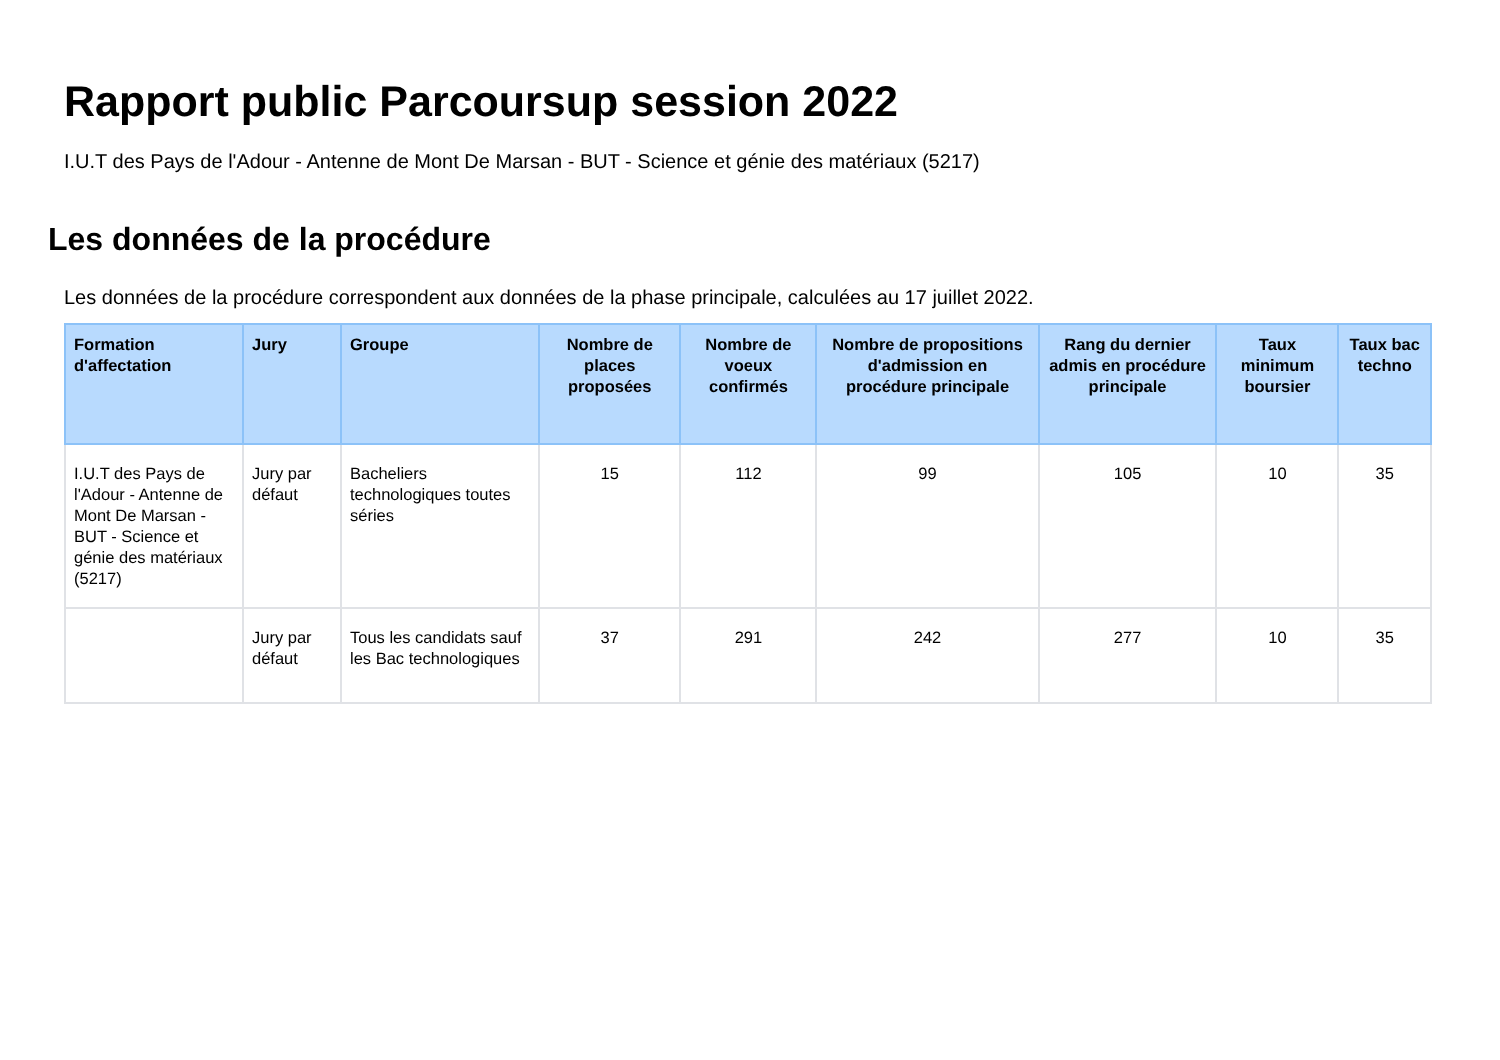Rapport public Parcoursup session 2022
I.U.T des Pays de l'Adour - Antenne de Mont De Marsan - BUT - Science et génie des matériaux (5217)
Les données de la procédure
Les données de la procédure correspondent aux données de la phase principale, calculées au 17 juillet 2022.
| Formation d'affectation | Jury | Groupe | Nombre de places proposées | Nombre de voeux confirmés | Nombre de propositions d'admission en procédure principale | Rang du dernier admis en procédure principale | Taux minimum boursier | Taux bac techno |
| --- | --- | --- | --- | --- | --- | --- | --- | --- |
| I.U.T des Pays de l'Adour - Antenne de Mont De Marsan - BUT - Science et génie des matériaux (5217) | Jury par défaut | Bacheliers technologiques toutes séries | 15 | 112 | 99 | 105 | 10 | 35 |
| | Jury par défaut | Tous les candidats sauf les Bac technologiques | 37 | 291 | 242 | 277 | 10 | 35 |